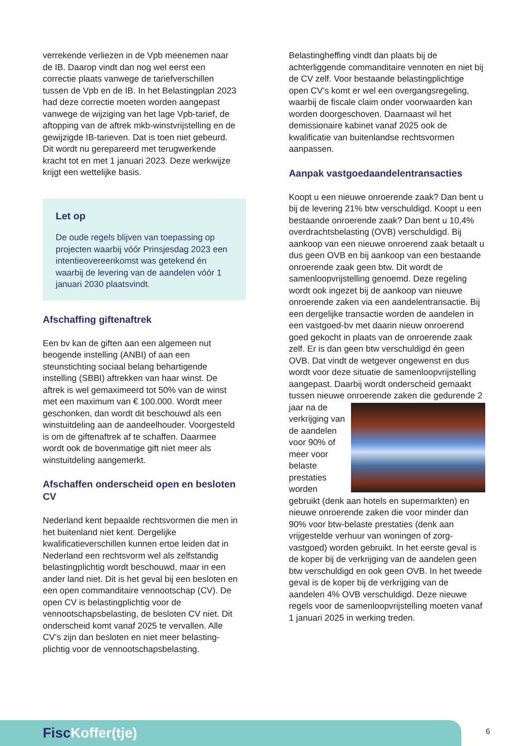verrekende verliezen in de Vpb meenemen naar de IB. Daarop vindt dan nog wel eerst een correctie plaats vanwege de tariefverschillen tussen de Vpb en de IB. In het Belastingplan 2023 had deze correctie moeten worden aangepast vanwege de wijziging van het lage Vpb-tarief, de aftopping van de aftrek mkb-winstvrijstelling en de gewijzigde IB-tarieven. Dat is toen niet gebeurd. Dit wordt nu gerepareerd met terugwerkende kracht tot en met 1 januari 2023. Deze werkwijze krijgt een wettelijke basis.
Let op
De oude regels blijven van toepassing op projecten waarbij vóór Prinsjesdag 2023 een intentieovereenkomst was getekend én waarbij de levering van de aandelen vóór 1 januari 2030 plaatsvindt.
Afschaffing giftenaftrek
Een bv kan de giften aan een algemeen nut beogende instelling (ANBI) of aan een steunstichting sociaal belang behartigende instelling (SBBI) aftrekken van haar winst. De aftrek is wel gemaximeerd tot 50% van de winst met een maximum van € 100.000. Wordt meer geschonken, dan wordt dit beschouwd als een winstuitdeling aan de aandeelhouder. Voorgesteld is om de giftenaftrek af te schaffen. Daarmee wordt ook de bovenmatige gift niet meer als winstuitdeling aangemerkt.
Afschaffen onderscheid open en besloten CV
Nederland kent bepaalde rechtsvormen die men in het buitenland niet kent. Dergelijke kwalificatieverschillen kunnen ertoe leiden dat in Nederland een rechtsvorm wel als zelfstandig belastingplichtig wordt beschouwd, maar in een ander land niet. Dit is het geval bij een besloten en een open commanditaire vennootschap (CV). De open CV is belastingplichtig voor de vennootschapsbelasting, de besloten CV niet. Dit onderscheid komt vanaf 2025 te vervallen. Alle CV’s zijn dan besloten en niet meer belasting-plichtig voor de vennootschapsbelasting.
Belastingheffing vindt dan plaats bij de achterliggende commanditaire vennoten en niet bij de CV zelf. Voor bestaande belastingplichtige open CV’s komt er wel een overgangsregeling, waarbij de fiscale claim onder voorwaarden kan worden doorgeschoven. Daarnaast wil het demissionaire kabinet vanaf 2025 ook de kwalificatie van buitenlandse rechtsvormen aanpassen.
Aanpak vastgoedaandelentransacties
Koopt u een nieuwe onroerende zaak? Dan bent u bij de levering 21% btw verschuldigd. Koopt u een bestaande onroerende zaak? Dan bent u 10,4% overdrachtsbelasting (OVB) verschuldigd. Bij aankoop van een nieuwe onroerend zaak betaalt u dus geen OVB en bij aankoop van een bestaande onroerende zaak geen btw. Dit wordt de samenloopvrijstelling genoemd. Deze regeling wordt ook ingezet bij de aankoop van nieuwe onroerende zaken via een aandelentransactie. Bij een dergelijke transactie worden de aandelen in een vastgoed-bv met daarin nieuw onroerend goed gekocht in plaats van de onroerende zaak zelf. Er is dan geen btw verschuldigd én geen OVB. Dat vindt de wetgever ongewenst en dus wordt voor deze situatie de samenloopvrijstelling aangepast. Daarbij wordt onderscheid gemaakt tussen nieuwe onroerende zaken die gedurende 2 jaar na de verkrijging van de aandelen voor 90% of meer voor belaste prestaties worden gebruikt (denk aan hotels en supermarkten) en nieuwe onroerende zaken die voor minder dan 90% voor btw-belaste prestaties (denk aan vrijgestelde verhuur van woningen of zorg-vastgoed) worden gebruikt. In het eerste geval is de koper bij de verkrijging van de aandelen geen btw verschuldigd en ook geen OVB. In het tweede geval is de koper bij de verkrijging van de aandelen 4% OVB verschuldigd. Deze nieuwe regels voor de samenloopvrijstelling moeten vanaf 1 januari 2025 in werking treden.
Fisc Koffer(tje)
6